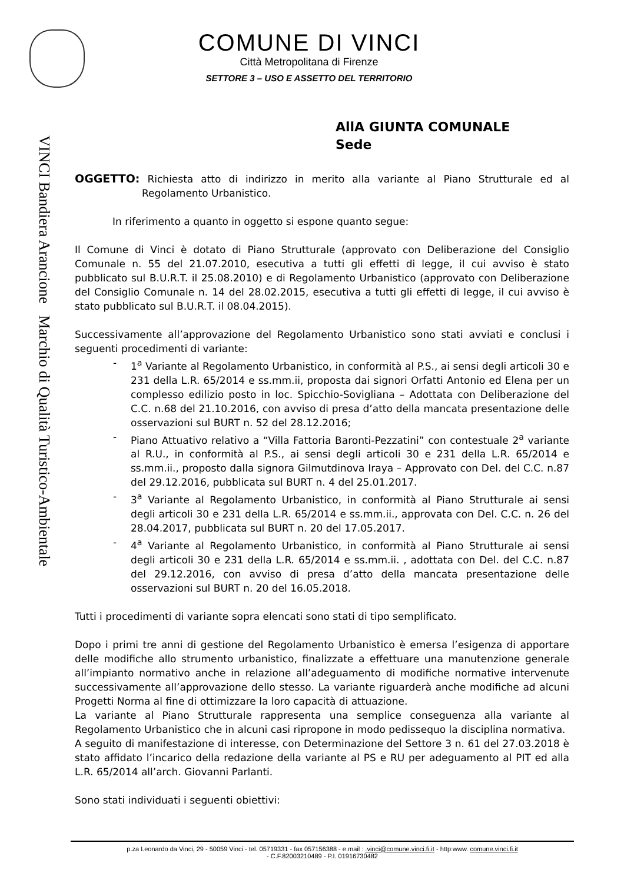VINCI Bandiera Arancione Marchio di Qualità Turistico-Ambientale
COMUNE DI VINCI
Città Metropolitana di Firenze
SETTORE 3 – USO E ASSETTO DEL TERRITORIO
AllA GIUNTA COMUNALE
Sede
OGGETTO: Richiesta atto di indirizzo in merito alla variante al Piano Strutturale ed al Regolamento Urbanistico.
In riferimento a quanto in oggetto si espone quanto segue:
Il Comune di Vinci è dotato di Piano Strutturale (approvato con Deliberazione del Consiglio Comunale n. 55 del 21.07.2010, esecutiva a tutti gli effetti di legge, il cui avviso è stato pubblicato sul B.U.R.T. il 25.08.2010) e di Regolamento Urbanistico (approvato con Deliberazione del Consiglio Comunale n. 14 del 28.02.2015, esecutiva a tutti gli effetti di legge, il cui avviso è stato pubblicato sul B.U.R.T. il 08.04.2015).
Successivamente all’approvazione del Regolamento Urbanistico sono stati avviati e conclusi i seguenti procedimenti di variante:
- 1<sup>a</sup> Variante al Regolamento Urbanistico, in conformità al P.S., ai sensi degli articoli 30 e 231 della L.R. 65/2014 e ss.mm.ii, proposta dai signori Orfatti Antonio ed Elena per un complesso edilizio posto in loc. Spicchio-Sovigliana – Adottata con Deliberazione del C.C. n.68 del 21.10.2016, con avviso di presa d’atto della mancata presentazione delle osservazioni sul BURT n. 52 del 28.12.2016;
- Piano Attuativo relativo a “Villa Fattoria Baronti-Pezzatini” con contestuale 2<sup>a</sup> variante al R.U., in conformità al P.S., ai sensi degli articoli 30 e 231 della L.R. 65/2014 e ss.mm.ii., proposto dalla signora Gilmutdinova Iraya – Approvato con Del. del C.C. n.87 del 29.12.2016, pubblicata sul BURT n. 4 del 25.01.2017.
- 3<sup>a</sup> Variante al Regolamento Urbanistico, in conformità al Piano Strutturale ai sensi degli articoli 30 e 231 della L.R. 65/2014 e ss.mm.ii., approvata con Del. C.C. n. 26 del 28.04.2017, pubblicata sul BURT n. 20 del 17.05.2017.
- 4<sup>a</sup> Variante al Regolamento Urbanistico, in conformità al Piano Strutturale ai sensi degli articoli 30 e 231 della L.R. 65/2014 e ss.mm.ii. , adottata con Del. del C.C. n.87 del 29.12.2016, con avviso di presa d’atto della mancata presentazione delle osservazioni sul BURT n. 20 del 16.05.2018.
Tutti i procedimenti di variante sopra elencati sono stati di tipo semplificato.
Dopo i primi tre anni di gestione del Regolamento Urbanistico è emersa l’esigenza di apportare delle modifiche allo strumento urbanistico, finalizzate a effettuare una manutenzione generale all’impianto normativo anche in relazione all’adeguamento di modifiche normative intervenute successivamente all’approvazione dello stesso. La variante riguarderà anche modifiche ad alcuni Progetti Norma al fine di ottimizzare la loro capacità di attuazione.
La variante al Piano Strutturale rappresenta una semplice conseguenza alla variante al Regolamento Urbanistico che in alcuni casi ripropone in modo pedissequo la disciplina normativa.
A seguito di manifestazione di interesse, con Determinazione del Settore 3 n. 61 del 27.03.2018 è stato affidato l’incarico della redazione della variante al PS e RU per adeguamento al PIT ed alla L.R. 65/2014 all’arch. Giovanni Parlanti.
Sono stati individuati i seguenti obiettivi:
p.za Leonardo da Vinci, 29 - 50059 Vinci - tel. 05719331 - fax 057156388 - e.mail : .vinci@comune.vinci.fi.it - http:www. comune.vinci.fi.it
- C.F.82003210489 - P.I. 01916730482